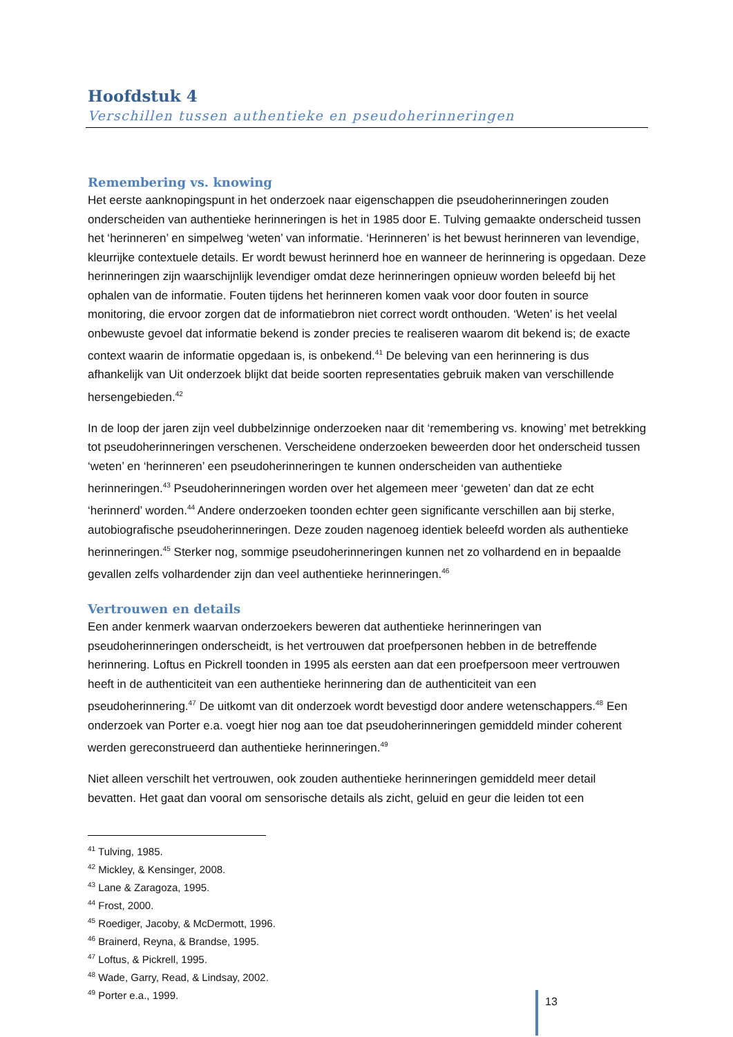Hoofdstuk 4
Verschillen tussen authentieke en pseudoherinneringen
Remembering vs. knowing
Het eerste aanknopingspunt in het onderzoek naar eigenschappen die pseudoherinneringen zouden onderscheiden van authentieke herinneringen is het in 1985 door E. Tulving gemaakte onderscheid tussen het ‘herinneren’ en simpelweg ‘weten’ van informatie. ‘Herinneren’ is het bewust herinneren van levendige, kleurrijke contextuele details. Er wordt bewust herinnerd hoe en wanneer de herinnering is opgedaan. Deze herinneringen zijn waarschijnlijk levendiger omdat deze herinneringen opnieuw worden beleefd bij het ophalen van de informatie. Fouten tijdens het herinneren komen vaak voor door fouten in source monitoring, die ervoor zorgen dat de informatiebron niet correct wordt onthouden. ‘Weten’ is het veelal onbewuste gevoel dat informatie bekend is zonder precies te realiseren waarom dit bekend is; de exacte context waarin de informatie opgedaan is, is onbekend.<sup>41</sup> De beleving van een herinnering is dus afhankelijk van Uit onderzoek blijkt dat beide soorten representaties gebruik maken van verschillende hersengebieden.<sup>42</sup>
In de loop der jaren zijn veel dubbelzinnige onderzoeken naar dit ‘remembering vs. knowing’ met betrekking tot pseudoherinneringen verschenen. Verscheidene onderzoeken beweerden door het onderscheid tussen ‘weten’ en ‘herinneren’ een pseudoherinneringen te kunnen onderscheiden van authentieke herinneringen.<sup>43</sup> Pseudoherinneringen worden over het algemeen meer ‘geweten’ dan dat ze echt ‘herinnerd’ worden.<sup>44</sup> Andere onderzoeken toonden echter geen significante verschillen aan bij sterke, autobiografische pseudoherinneringen. Deze zouden nagenoeg identiek beleefd worden als authentieke herinneringen.<sup>45</sup> Sterker nog, sommige pseudoherinneringen kunnen net zo volhardend en in bepaalde gevallen zelfs volhardender zijn dan veel authentieke herinneringen.<sup>46</sup>
Vertrouwen en details
Een ander kenmerk waarvan onderzoekers beweren dat authentieke herinneringen van pseudoherinneringen onderscheidt, is het vertrouwen dat proefpersonen hebben in de betreffende herinnering. Loftus en Pickrell toonden in 1995 als eersten aan dat een proefpersoon meer vertrouwen heeft in de authenticiteit van een authentieke herinnering dan de authenticiteit van een pseudoherinnering.<sup>47</sup> De uitkomt van dit onderzoek wordt bevestigd door andere wetenschappers.<sup>48</sup> Een onderzoek van Porter e.a. voegt hier nog aan toe dat pseudoherinneringen gemiddeld minder coherent werden gereconstrueerd dan authentieke herinneringen.<sup>49</sup>
Niet alleen verschilt het vertrouwen, ook zouden authentieke herinneringen gemiddeld meer detail bevatten. Het gaat dan vooral om sensorische details als zicht, geluid en geur die leiden tot een
<sup>41</sup> Tulving, 1985.
<sup>42</sup> Mickley, & Kensinger, 2008.
<sup>43</sup> Lane & Zaragoza, 1995.
<sup>44</sup> Frost, 2000.
<sup>45</sup> Roediger, Jacoby, & McDermott, 1996.
<sup>46</sup> Brainerd, Reyna, & Brandse, 1995.
<sup>47</sup> Loftus, & Pickrell, 1995.
<sup>48</sup> Wade, Garry, Read, & Lindsay, 2002.
<sup>49</sup> Porter e.a., 1999.
13